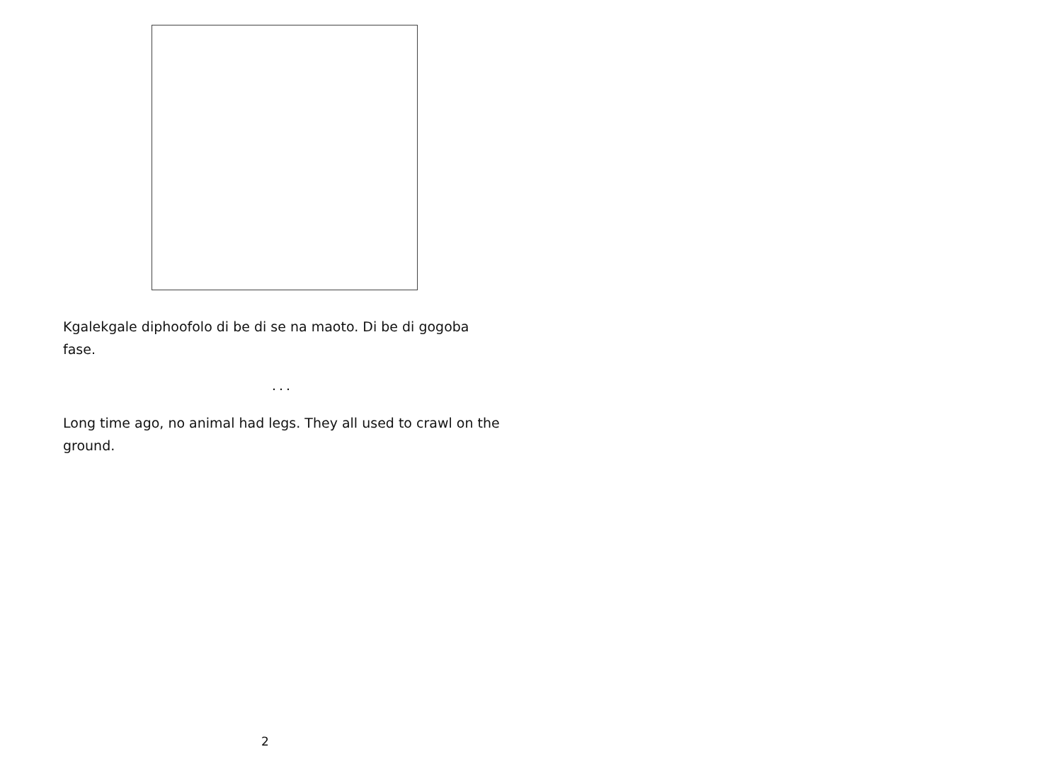Kgalekgale diphoofolo di be di se na maoto. Di be di gogoba fase.
...
Long time ago, no animal had legs. They all used to crawl on the ground.
2